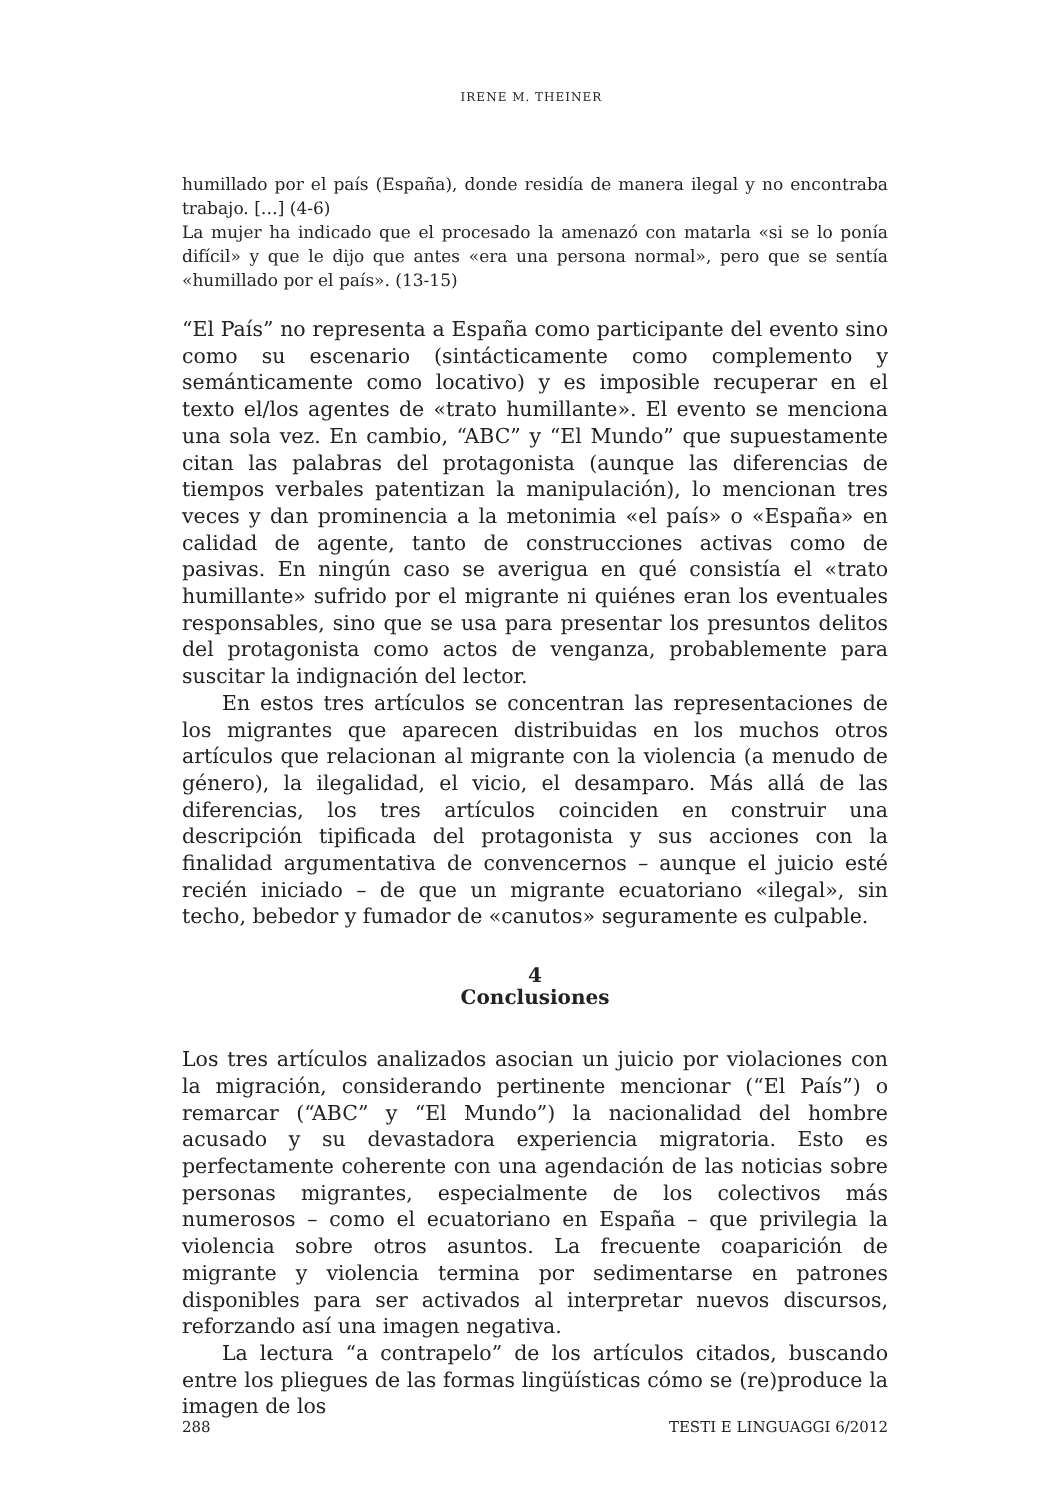IRENE M. THEINER
humillado por el país (España), donde residía de manera ilegal y no encontraba trabajo. […] (4-6)
La mujer ha indicado que el procesado la amenazó con matarla «si se lo ponía difícil» y que le dijo que antes «era una persona normal», pero que se sentía «humillado por el país». (13-15)
“El País” no representa a España como participante del evento sino como su escenario (sintácticamente como complemento y semánticamente como locativo) y es imposible recuperar en el texto el/los agentes de «trato humillante». El evento se menciona una sola vez. En cambio, “ABC” y “El Mundo” que supuestamente citan las palabras del protagonista (aunque las diferencias de tiempos verbales patentizan la manipulación), lo mencionan tres veces y dan prominencia a la metonimia «el país» o «España» en calidad de agente, tanto de construcciones activas como de pasivas. En ningún caso se averigua en qué consistía el «trato humillante» sufrido por el migrante ni quiénes eran los eventuales responsables, sino que se usa para presentar los presuntos delitos del protagonista como actos de venganza, probablemente para suscitar la indignación del lector.
En estos tres artículos se concentran las representaciones de los migrantes que aparecen distribuidas en los muchos otros artículos que relacionan al migrante con la violencia (a menudo de género), la ilegalidad, el vicio, el desamparo. Más allá de las diferencias, los tres artículos coinciden en construir una descripción tipificada del protagonista y sus acciones con la finalidad argumentativa de convencernos – aunque el juicio esté recién iniciado – de que un migrante ecuatoriano «ilegal», sin techo, bebedor y fumador de «canutos» seguramente es culpable.
4
Conclusiones
Los tres artículos analizados asocian un juicio por violaciones con la migración, considerando pertinente mencionar (“El País”) o remarcar (“ABC” y “El Mundo”) la nacionalidad del hombre acusado y su devastadora experiencia migratoria. Esto es perfectamente coherente con una agendación de las noticias sobre personas migrantes, especialmente de los colectivos más numerosos – como el ecuatoriano en España – que privilegia la violencia sobre otros asuntos. La frecuente coaparición de migrante y violencia termina por sedimentarse en patrones disponibles para ser activados al interpretar nuevos discursos, reforzando así una imagen negativa.
La lectura “a contrapelo” de los artículos citados, buscando entre los pliegues de las formas lingüísticas cómo se (re)produce la imagen de los
288 TESTI E LINGUAGGI 6/2012